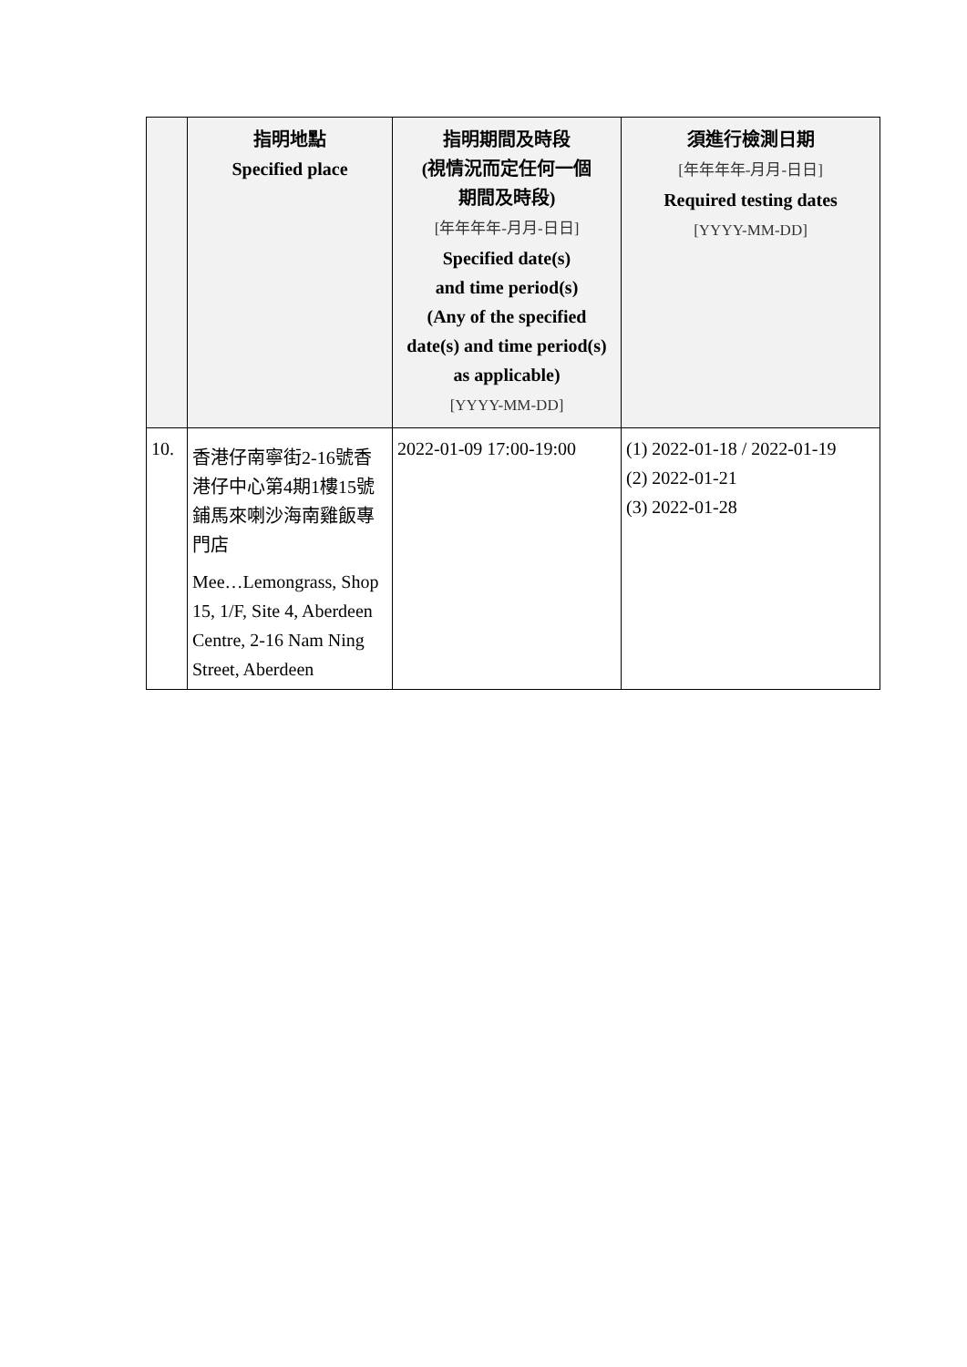| | 指明地點 Specified place | 指明期間及時段 (視情況而定任何一個 期間及時段) [年年年年-月月-日日] Specified date(s) and time period(s) (Any of the specified date(s) and time period(s) as applicable) [YYYY-MM-DD] | 須進行檢測日期 [年年年年-月月-日日] Required testing dates [YYYY-MM-DD] |
| --- | --- | --- | --- |
| 10. | 香港仔南寧街2-16號香港仔中心第4期1樓15號鋪馬來喇沙海南雞飯專門店 Mee…Lemongrass, Shop 15, 1/F, Site 4, Aberdeen Centre, 2-16 Nam Ning Street, Aberdeen | 2022-01-09 17:00-19:00 | (1) 2022-01-18 / 2022-01-19 (2) 2022-01-21 (3) 2022-01-28 |